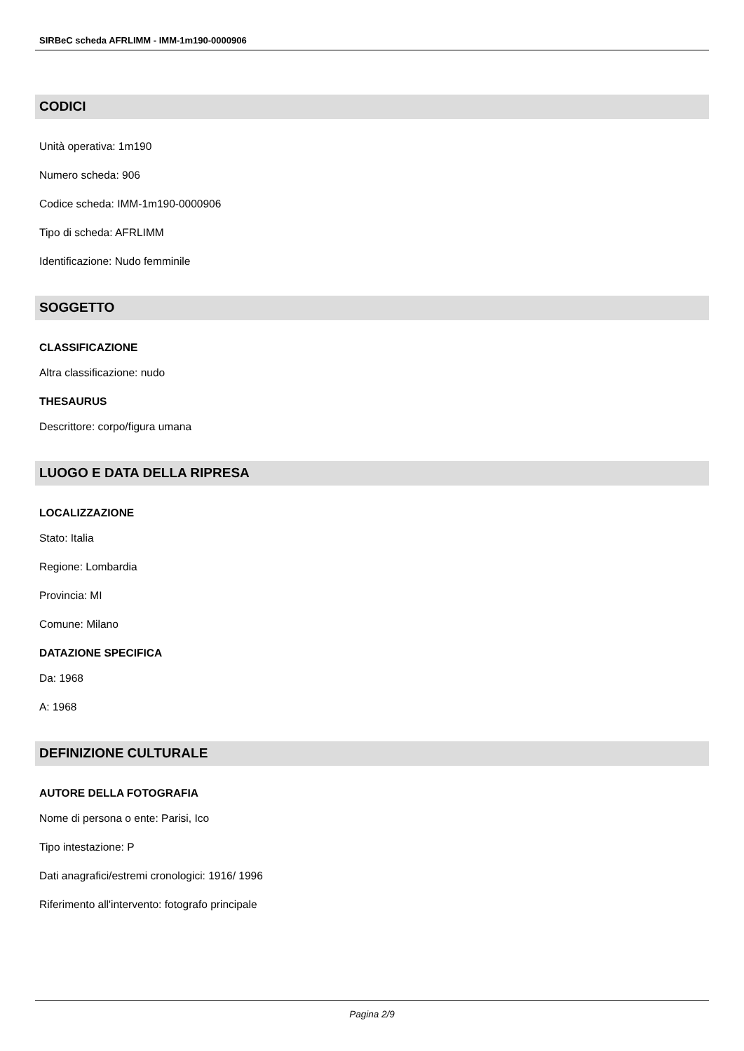SIRBeC scheda AFRLIMM - IMM-1m190-0000906
CODICI
Unità operativa: 1m190
Numero scheda: 906
Codice scheda: IMM-1m190-0000906
Tipo di scheda: AFRLIMM
Identificazione: Nudo femminile
SOGGETTO
CLASSIFICAZIONE
Altra classificazione: nudo
THESAURUS
Descrittore: corpo/figura umana
LUOGO E DATA DELLA RIPRESA
LOCALIZZAZIONE
Stato: Italia
Regione: Lombardia
Provincia: MI
Comune: Milano
DATAZIONE SPECIFICA
Da: 1968
A: 1968
DEFINIZIONE CULTURALE
AUTORE DELLA FOTOGRAFIA
Nome di persona o ente: Parisi, Ico
Tipo intestazione: P
Dati anagrafici/estremi cronologici: 1916/ 1996
Riferimento all'intervento: fotografo principale
Pagina 2/9